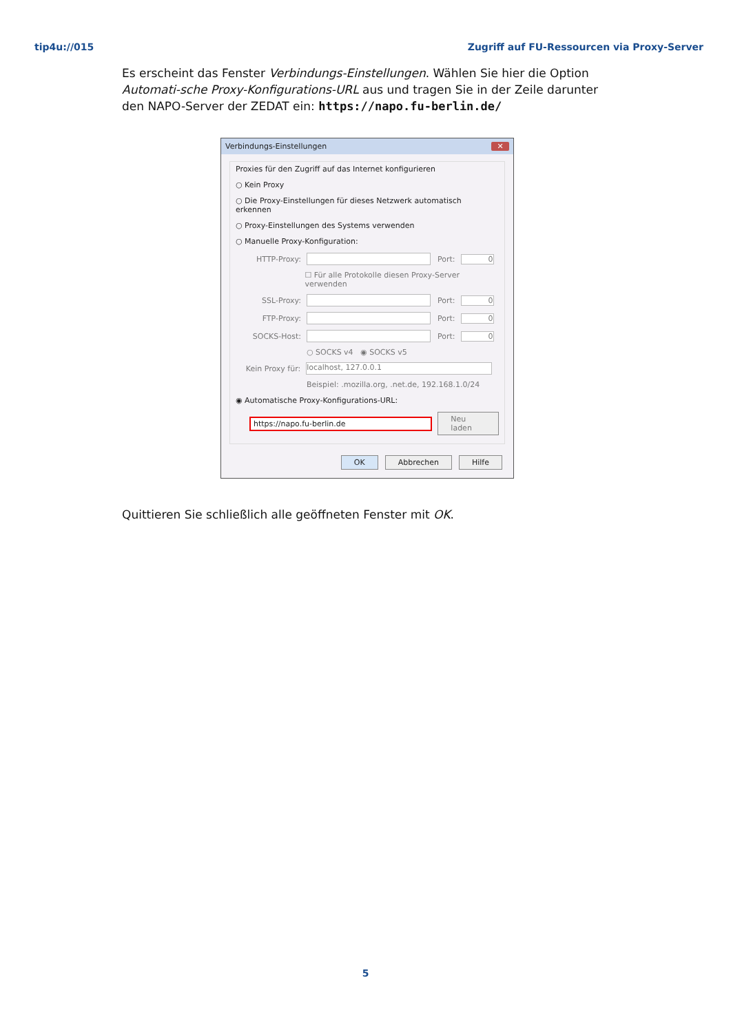tip4u://015 Zugriff auf FU-Ressourcen via Proxy-Server
Es erscheint das Fenster Verbindungs-Einstellungen. Wählen Sie hier die Option Automati-sche Proxy-Konfigurations-URL aus und tragen Sie in der Zeile darunter den NAPO-Server der ZEDAT ein: https://napo.fu-berlin.de/
Verbindungs-Einstellungen ✕
Proxies für den Zugriff auf das Internet konfigurieren
○ Kein Proxy
○ Die Proxy-Einstellungen für dieses Netzwerk automatisch erkennen
○ Proxy-Einstellungen des Systems verwenden
○ Manuelle Proxy-Konfiguration:
HTTP-Proxy: Port: 0
☐ Für alle Protokolle diesen Proxy-Server verwenden
SSL-Proxy: Port: 0
FTP-Proxy: Port: 0
SOCKS-Host: Port: 0
○ SOCKS v4 ◉ SOCKS v5
Kein Proxy für: localhost, 127.0.0.1
Beispiel: .mozilla.org, .net.de, 192.168.1.0/24
◉ Automatische Proxy-Konfigurations-URL:
https://napo.fu-berlin.de Neu laden
OK Abbrechen Hilfe
Quittieren Sie schließlich alle geöffneten Fenster mit OK.
5